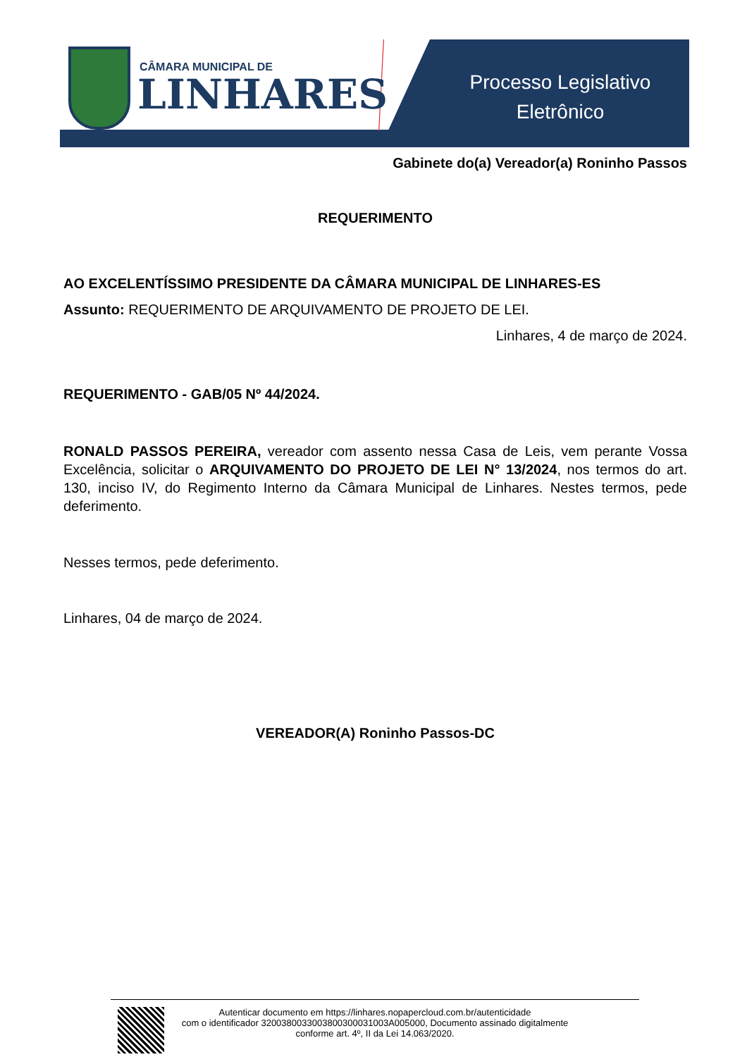CÂMARA MUNICIPAL DE
LINHARES
Processo Legislativo
Eletrônico
Gabinete do(a) Vereador(a) Roninho Passos
REQUERIMENTO
AO EXCELENTÍSSIMO PRESIDENTE DA CÂMARA MUNICIPAL DE LINHARES-ES
Assunto: REQUERIMENTO DE ARQUIVAMENTO DE PROJETO DE LEI.
Linhares, 4 de março de 2024.
REQUERIMENTO - GAB/05 Nº 44/2024.
RONALD PASSOS PEREIRA, vereador com assento nessa Casa de Leis, vem perante Vossa Excelência, solicitar o ARQUIVAMENTO DO PROJETO DE LEI N° 13/2024, nos termos do art. 130, inciso IV, do Regimento Interno da Câmara Municipal de Linhares. Nestes termos, pede deferimento.
Nesses termos, pede deferimento.
Linhares, 04 de março de 2024.
VEREADOR(A) Roninho Passos-DC
Autenticar documento em https://linhares.nopapercloud.com.br/autenticidade
com o identificador 320038003300380030003100​3A005000, Documento assinado digitalmente
conforme art. 4º, II da Lei 14.063/2020.